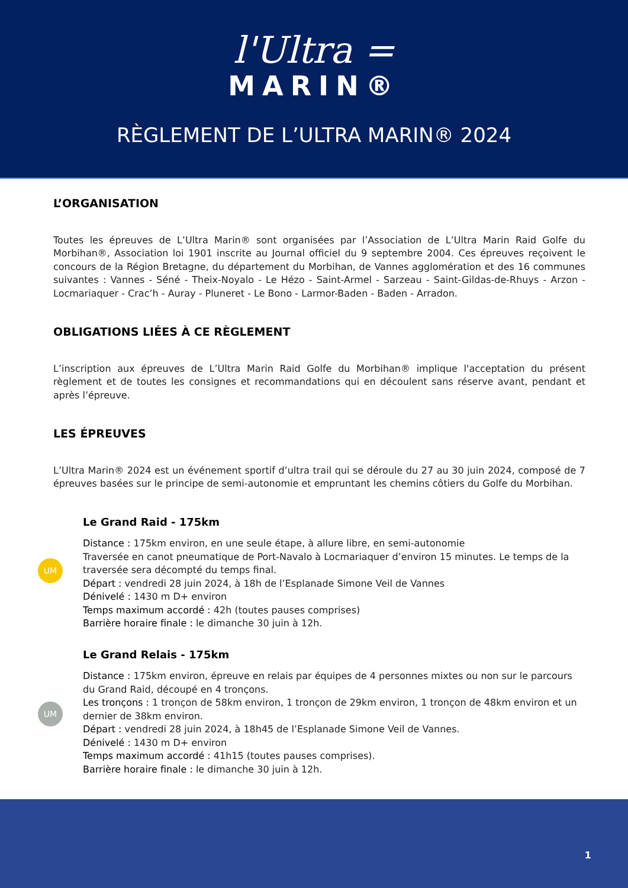l'Ultra =
MARIN®
RÈGLEMENT DE L’ULTRA MARIN® 2024
L’ORGANISATION
Toutes les épreuves de L’Ultra Marin® sont organisées par l’Association de L’Ultra Marin Raid Golfe du Morbihan®, Association loi 1901 inscrite au Journal officiel du 9 septembre 2004. Ces épreuves reçoivent le concours de la Région Bretagne, du département du Morbihan, de Vannes agglomération et des 16 communes suivantes : Vannes - Séné - Theix-Noyalo - Le Hézo - Saint-Armel - Sarzeau - Saint-Gildas-de-Rhuys - Arzon - Locmariaquer - Crac’h - Auray - Pluneret - Le Bono - Larmor-Baden - Baden - Arradon.
OBLIGATIONS LIÉES À CE RÈGLEMENT
L’inscription aux épreuves de L’Ultra Marin Raid Golfe du Morbihan® implique l'acceptation du présent règlement et de toutes les consignes et recommandations qui en découlent sans réserve avant, pendant et après l’épreuve.
LES ÉPREUVES
L’Ultra Marin® 2024 est un événement sportif d’ultra trail qui se déroule du 27 au 30 juin 2024, composé de 7 épreuves basées sur le principe de semi-autonomie et empruntant les chemins côtiers du Golfe du Morbihan.
UM
Le Grand Raid - 175km
Distance : 175km environ, en une seule étape, à allure libre, en semi-autonomie
Traversée en canot pneumatique de Port-Navalo à Locmariaquer d’environ 15 minutes. Le temps de la traversée sera décompté du temps final.
Départ : vendredi 28 juin 2024, à 18h de l’Esplanade Simone Veil de Vannes
Dénivelé : 1430 m D+ environ
Temps maximum accordé : 42h (toutes pauses comprises)
Barrière horaire finale : le dimanche 30 juin à 12h.
UM
Le Grand Relais - 175km
Distance : 175km environ, épreuve en relais par équipes de 4 personnes mixtes ou non sur le parcours du Grand Raid, découpé en 4 tronçons.
Les tronçons : 1 tronçon de 58km environ, 1 tronçon de 29km environ, 1 tronçon de 48km environ et un dernier de 38km environ.
Départ : vendredi 28 juin 2024, à 18h45 de l’Esplanade Simone Veil de Vannes.
Dénivelé : 1430 m D+ environ
Temps maximum accordé : 41h15 (toutes pauses comprises).
Barrière horaire finale : le dimanche 30 juin à 12h.
1